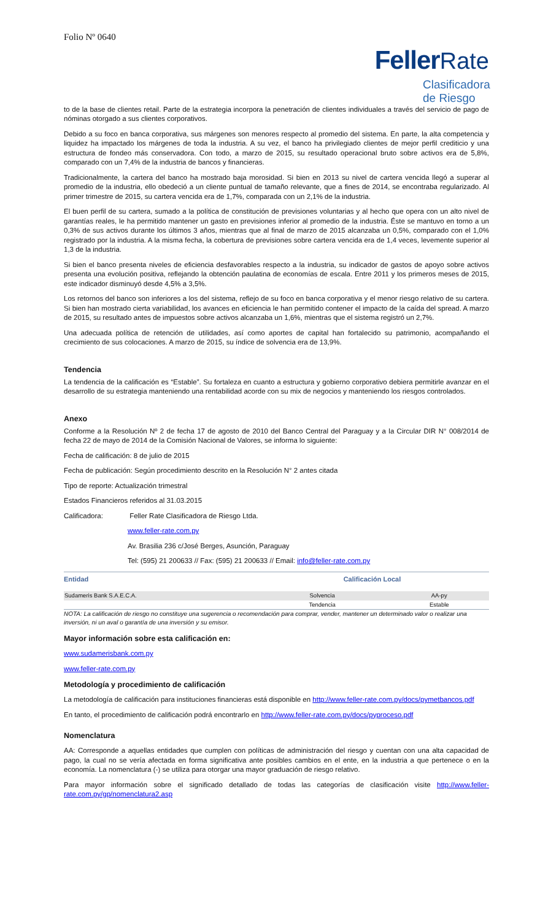Folio Nº 0640
Feller Rate
Clasificadora
de Riesgo
to de la base de clientes retail. Parte de la estrategia incorpora la penetración de clientes individuales a través del servicio de pago de nóminas otorgado a sus clientes corporativos.
Debido a su foco en banca corporativa, sus márgenes son menores respecto al promedio del sistema. En parte, la alta competencia y liquidez ha impactado los márgenes de toda la industria. A su vez, el banco ha privilegiado clientes de mejor perfil crediticio y una estructura de fondeo más conservadora. Con todo, a marzo de 2015, su resultado operacional bruto sobre activos era de 5,8%, comparado con un 7,4% de la industria de bancos y financieras.
Tradicionalmente, la cartera del banco ha mostrado baja morosidad. Si bien en 2013 su nivel de cartera vencida llegó a superar al promedio de la industria, ello obedeció a un cliente puntual de tamaño relevante, que a fines de 2014, se encontraba regularizado. Al primer trimestre de 2015, su cartera vencida era de 1,7%, comparada con un 2,1% de la industria.
El buen perfil de su cartera, sumado a la política de constitución de previsiones voluntarias y al hecho que opera con un alto nivel de garantías reales, le ha permitido mantener un gasto en previsiones inferior al promedio de la industria. Éste se mantuvo en torno a un 0,3% de sus activos durante los últimos 3 años, mientras que al final de marzo de 2015 alcanzaba un 0,5%, comparado con el 1,0% registrado por la industria. A la misma fecha, la cobertura de previsiones sobre cartera vencida era de 1,4 veces, levemente superior al 1,3 de la industria.
Si bien el banco presenta niveles de eficiencia desfavorables respecto a la industria, su indicador de gastos de apoyo sobre activos presenta una evolución positiva, reflejando la obtención paulatina de economías de escala. Entre 2011 y los primeros meses de 2015, este indicador disminuyó desde 4,5% a 3,5%.
Los retornos del banco son inferiores a los del sistema, reflejo de su foco en banca corporativa y el menor riesgo relativo de su cartera. Si bien han mostrado cierta variabilidad, los avances en eficiencia le han permitido contener el impacto de la caída del spread. A marzo de 2015, su resultado antes de impuestos sobre activos alcanzaba un 1,6%, mientras que el sistema registró un 2,7%.
Una adecuada política de retención de utilidades, así como aportes de capital han fortalecido su patrimonio, acompañando el crecimiento de sus colocaciones. A marzo de 2015, su índice de solvencia era de 13,9%.
Tendencia
La tendencia de la calificación es “Estable”. Su fortaleza en cuanto a estructura y gobierno corporativo debiera permitirle avanzar en el desarrollo de su estrategia manteniendo una rentabilidad acorde con su mix de negocios y manteniendo los riesgos controlados.
Anexo
Conforme a la Resolución Nº 2 de fecha 17 de agosto de 2010 del Banco Central del Paraguay y a la Circular DIR N° 008/2014 de fecha 22 de mayo de 2014 de la Comisión Nacional de Valores, se informa lo siguiente:
Fecha de calificación: 8 de julio de 2015
Fecha de publicación: Según procedimiento descrito en la Resolución N° 2 antes citada
Tipo de reporte: Actualización trimestral
Estados Financieros referidos al 31.03.2015
Calificadora: Feller Rate Clasificadora de Riesgo Ltda.
www.feller-rate.com.py
Av. Brasilia 236 c/José Berges, Asunción, Paraguay
Tel: (595) 21 200633 // Fax: (595) 21 200633 // Email: info@feller-rate.com.py
| Entidad | Calificación Local | |
| --- | --- | --- |
| Sudameris Bank S.A.E.C.A. | Solvencia | AA-py |
| | Tendencia | Estable |
NOTA: La calificación de riesgo no constituye una sugerencia o recomendación para comprar, vender, mantener un determinado valor o realizar una inversión, ni un aval o garantía de una inversión y su emisor.
Mayor información sobre esta calificación en:
www.sudamerisbank.com.py
www.feller-rate.com.py
Metodología y procedimiento de calificación
La metodología de calificación para instituciones financieras está disponible en http://www.feller-rate.com.py/docs/pymetbancos.pdf
En tanto, el procedimiento de calificación podrá encontrarlo en http://www.feller-rate.com.py/docs/pyproceso.pdf
Nomenclatura
AA: Corresponde a aquellas entidades que cumplen con políticas de administración del riesgo y cuentan con una alta capacidad de pago, la cual no se vería afectada en forma significativa ante posibles cambios en el ente, en la industria a que pertenece o en la economía. La nomenclatura (-) se utiliza para otorgar una mayor graduación de riesgo relativo.
Para mayor información sobre el significado detallado de todas las categorías de clasificación visite http://www.feller-rate.com.py/gp/nomenclatura2.asp